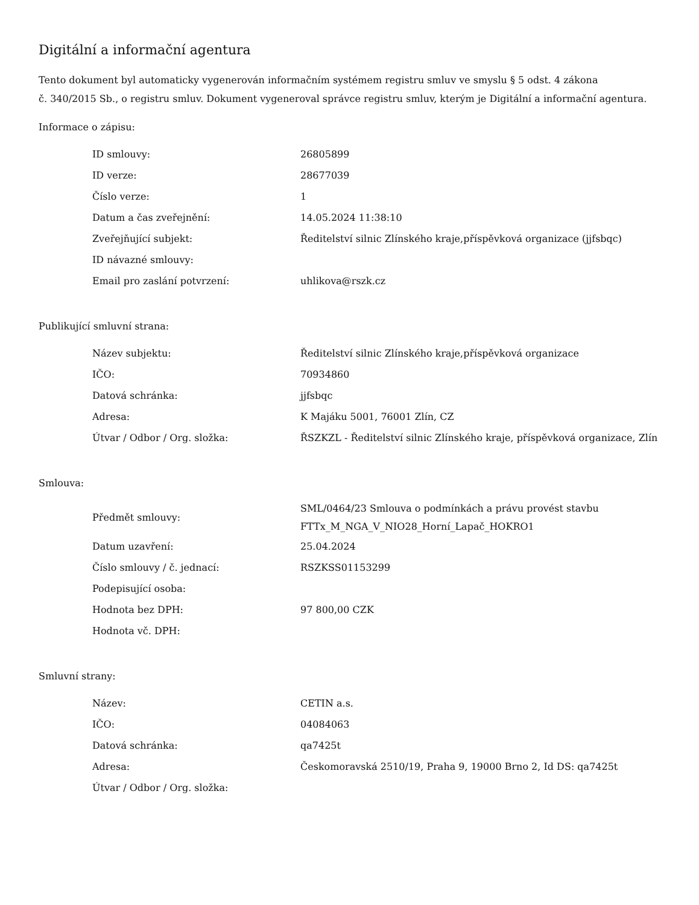Digitální a informační agentura
Tento dokument byl automaticky vygenerován informačním systémem registru smluv ve smyslu § 5 odst. 4 zákona
č. 340/2015 Sb., o registru smluv. Dokument vygeneroval správce registru smluv, kterým je Digitální a informační agentura.
Informace o zápisu:
| ID smlouvy: | 26805899 |
| ID verze: | 28677039 |
| Číslo verze: | 1 |
| Datum a čas zveřejnění: | 14.05.2024 11:38:10 |
| Zveřejňující subjekt: | Ředitelství silnic Zlínského kraje,příspěvková organizace (jjfsbqc) |
| ID návazné smlouvy: | |
| Email pro zaslání potvrzení: | uhlikova@rszk.cz |
Publikující smluvní strana:
| Název subjektu: | Ředitelství silnic Zlínského kraje,příspěvková organizace |
| IČO: | 70934860 |
| Datová schránka: | jjfsbqc |
| Adresa: | K Majáku 5001, 76001 Zlín, CZ |
| Útvar / Odbor / Org. složka: | ŘSZKZL - Ředitelství silnic Zlínského kraje, příspěvková organizace, Zlín |
Smlouva:
| Předmět smlouvy: | SML/0464/23 Smlouva o podmínkách a právu provést stavbu FTTx_M_NGA_V_NIO28_Horní_Lapač_HOKRO1 |
| Datum uzavření: | 25.04.2024 |
| Číslo smlouvy / č. jednací: | RSZKSS01153299 |
| Podepisující osoba: | |
| Hodnota bez DPH: | 97 800,00 CZK |
| Hodnota vč. DPH: | |
Smluvní strany:
| Název: | CETIN a.s. |
| IČO: | 04084063 |
| Datová schránka: | qa7425t |
| Adresa: | Českomoravská 2510/19, Praha 9, 19000 Brno 2, Id DS: qa7425t |
| Útvar / Odbor / Org. složka: | |